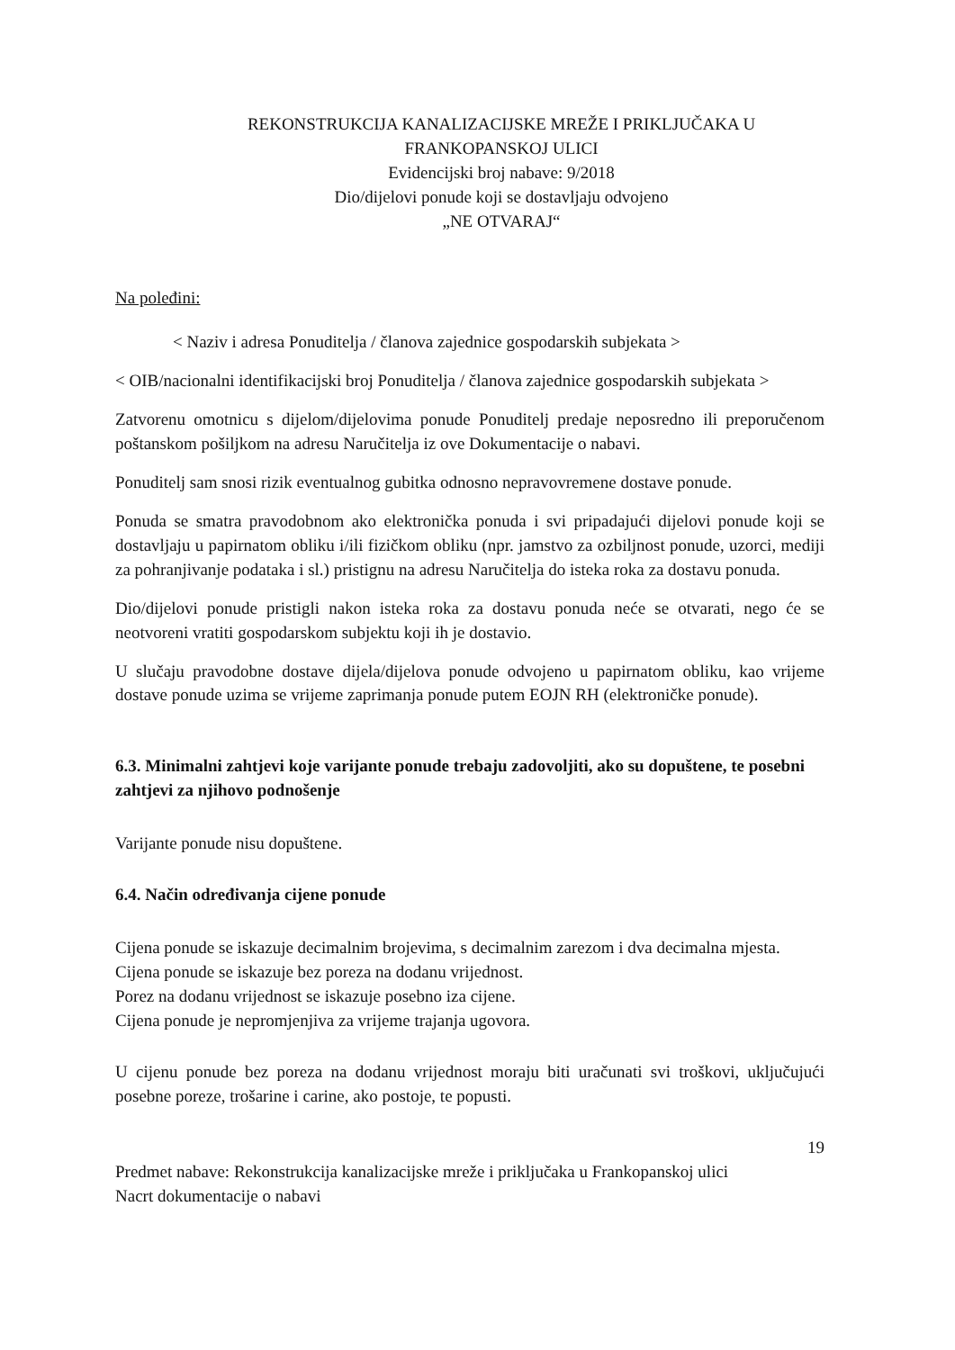REKONSTRUKCIJA KANALIZACIJSKE MREŽE I PRIKLJUČAKA U
FRANKOPANSKOJ ULICI
Evidencijski broj nabave: 9/2018
Dio/dijelovi ponude koji se dostavljaju odvojeno
„NE OTVARAJ“
Na poleđini:
< Naziv i adresa Ponuditelja / članova zajednice gospodarskih subjekata >
< OIB/nacionalni identifikacijski broj Ponuditelja / članova zajednice gospodarskih subjekata >
Zatvorenu omotnicu s dijelom/dijelovima ponude Ponuditelj predaje neposredno ili preporučenom poštanskom pošiljkom na adresu Naručitelja iz ove Dokumentacije o nabavi.
Ponuditelj sam snosi rizik eventualnog gubitka odnosno nepravovremene dostave ponude.
Ponuda se smatra pravodobnom ako elektronička ponuda i svi pripadajući dijelovi ponude koji se dostavljaju u papirnatom obliku i/ili fizičkom obliku (npr. jamstvo za ozbiljnost ponude, uzorci, mediji za pohranjivanje podataka i sl.) pristignu na adresu Naručitelja do isteka roka za dostavu ponuda.
Dio/dijelovi ponude pristigli nakon isteka roka za dostavu ponuda neće se otvarati, nego će se neotvoreni vratiti gospodarskom subjektu koji ih je dostavio.
U slučaju pravodobne dostave dijela/dijelova ponude odvojeno u papirnatom obliku, kao vrijeme dostave ponude uzima se vrijeme zaprimanja ponude putem EOJN RH (elektroničke ponude).
6.3. Minimalni zahtjevi koje varijante ponude trebaju zadovoljiti, ako su dopuštene, te posebni zahtjevi za njihovo podnošenje
Varijante ponude nisu dopuštene.
6.4. Način određivanja cijene ponude
Cijena ponude se iskazuje decimalnim brojevima, s decimalnim zarezom i dva decimalna mjesta.
Cijena ponude se iskazuje bez poreza na dodanu vrijednost.
Porez na dodanu vrijednost se iskazuje posebno iza cijene.
Cijena ponude je nepromjenjiva za vrijeme trajanja ugovora.
U cijenu ponude bez poreza na dodanu vrijednost moraju biti uračunati svi troškovi, uključujući posebne poreze, trošarine i carine, ako postoje, te popusti.
19
Predmet nabave: Rekonstrukcija kanalizacijske mreže i priključaka u Frankopanskoj ulici
Nacrt dokumentacije o nabavi